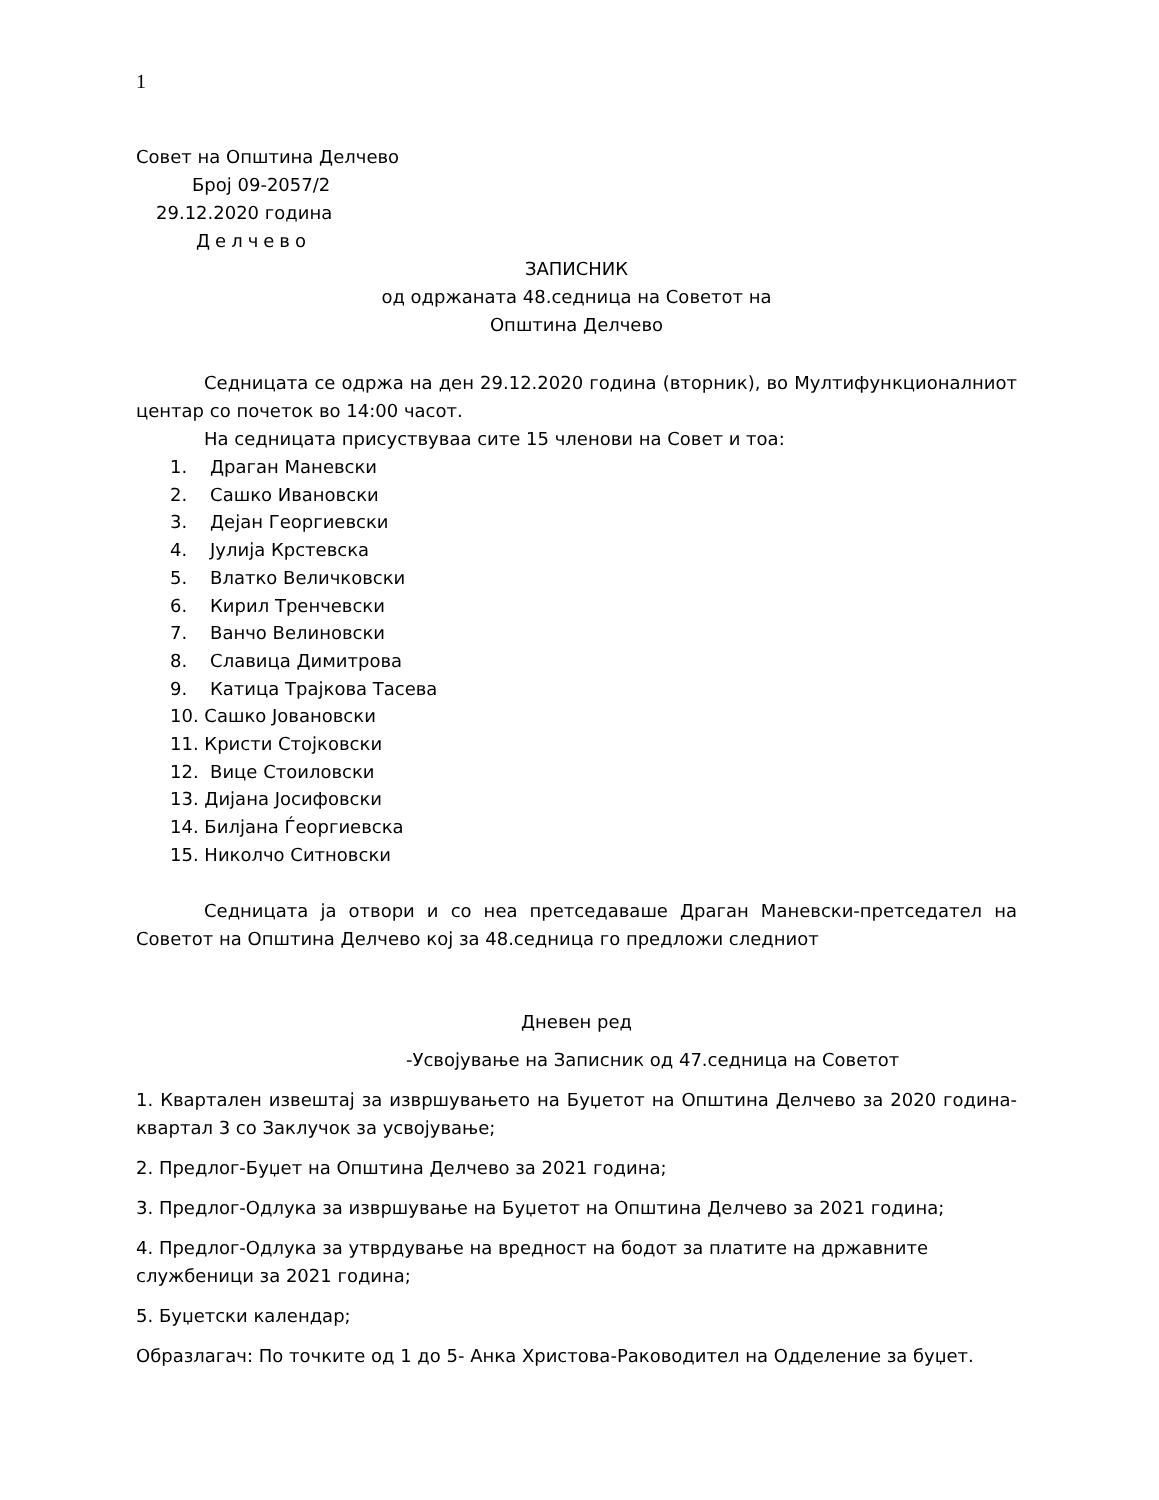1
Совет на Општина Делчево
Број 09-2057/2
29.12.2020 година
Делчево
ЗАПИСНИК
од одржаната 48.седница на Советот на
Општина Делчево
Седницата се одржа на ден 29.12.2020 година (вторник), во Мултифункционалниот центар со почеток во 14:00 часот.
На седницата присуствуваа сите 15 членови на Совет и тоа:
1. Драган Маневски
2. Сашко Ивановски
3. Дејан Георгиевски
4. Јулија Крстевска
5. Влатко Величковски
6. Кирил Тренчевски
7. Ванчо Велиновски
8. Славица Димитрова
9. Катица Трајкова Тасева
10. Сашко Јовановски
11. Кристи Стојковски
12. Вице Стоиловски
13. Дијана Јосифовски
14. Билјана Ѓеоргиевска
15. Николчо Ситновски
Седницата ја отвори и со неа претседаваше Драган Маневски-претседател на Советот на Општина Делчево кој за 48.седница го предложи следниот
Дневен ред
-Усвојување на Записник од 47.седница на Советот
1. Квартален извештај за извршувањето на Буџетот на Општина Делчево за 2020 година-квартал 3 со Заклучок за усвојување;
2. Предлог-Буџет на Општина Делчево за 2021 година;
3. Предлог-Одлука за извршување на Буџетот на Општина Делчево за 2021 година;
4. Предлог-Одлука за утврдување на вредност на бодот за платите на државните службеници за 2021 година;
5. Буџетски календар;
Образлагач: По точките од 1 до 5- Анка Христова-Раководител на Одделение за буџет.